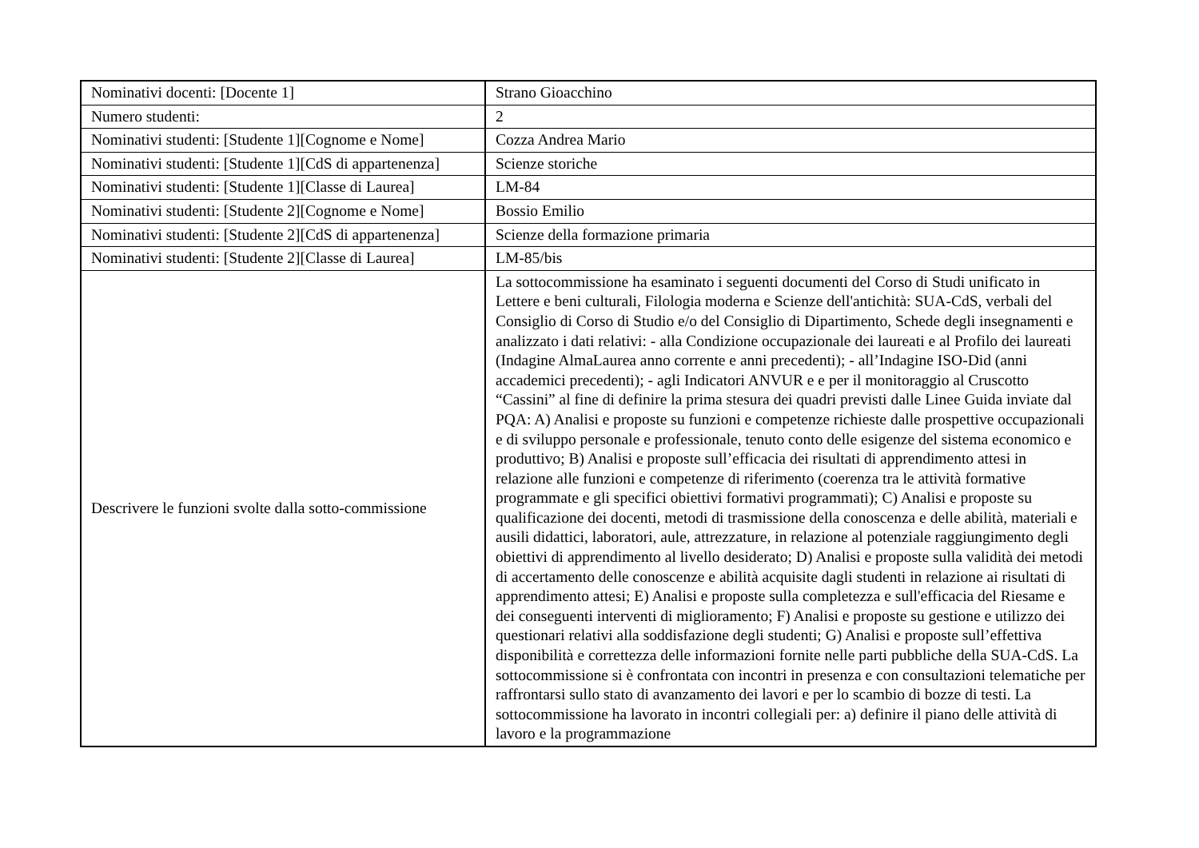| Nominativi docenti: [Docente 1] | Strano Gioacchino |
| Numero studenti: | 2 |
| Nominativi studenti: [Studente 1][Cognome e Nome] | Cozza Andrea Mario |
| Nominativi studenti: [Studente 1][CdS di appartenenza] | Scienze storiche |
| Nominativi studenti: [Studente 1][Classe di Laurea] | LM-84 |
| Nominativi studenti: [Studente 2][Cognome e Nome] | Bossio Emilio |
| Nominativi studenti: [Studente 2][CdS di appartenenza] | Scienze della formazione primaria |
| Nominativi studenti: [Studente 2][Classe di Laurea] | LM-85/bis |
| Descrivere le funzioni svolte dalla sotto-commissione | La sottocommissione ha esaminato i seguenti documenti del Corso di Studi unificato in Lettere e beni culturali, Filologia moderna e Scienze dell'antichità: SUA-CdS, verbali del Consiglio di Corso di Studio e/o del Consiglio di Dipartimento, Schede degli insegnamenti e analizzato i dati relativi: - alla Condizione occupazionale dei laureati e al Profilo dei laureati (Indagine AlmaLaurea anno corrente e anni precedenti); - all’Indagine ISO-Did (anni accademici precedenti); - agli Indicatori ANVUR e e per il monitoraggio al Cruscotto “Cassini” al fine di definire la prima stesura dei quadri previsti dalle Linee Guida inviate dal PQA: A) Analisi e proposte su funzioni e competenze richieste dalle prospettive occupazionali e di sviluppo personale e professionale, tenuto conto delle esigenze del sistema economico e produttivo; B) Analisi e proposte sull’efficacia dei risultati di apprendimento attesi in relazione alle funzioni e competenze di riferimento (coerenza tra le attività formative programmate e gli specifici obiettivi formativi programmati); C) Analisi e proposte su qualificazione dei docenti, metodi di trasmissione della conoscenza e delle abilità, materiali e ausili didattici, laboratori, aule, attrezzature, in relazione al potenziale raggiungimento degli obiettivi di apprendimento al livello desiderato; D) Analisi e proposte sulla validità dei metodi di accertamento delle conoscenze e abilità acquisite dagli studenti in relazione ai risultati di apprendimento attesi; E) Analisi e proposte sulla completezza e sull'efficacia del Riesame e dei conseguenti interventi di miglioramento; F) Analisi e proposte su gestione e utilizzo dei questionari relativi alla soddisfazione degli studenti; G) Analisi e proposte sull’effettiva disponibilità e correttezza delle informazioni fornite nelle parti pubbliche della SUA-CdS. La sottocommissione si è confrontata con incontri in presenza e con consultazioni telematiche per raffrontarsi sullo stato di avanzamento dei lavori e per lo scambio di bozze di testi. La sottocommissione ha lavorato in incontri collegiali per: a) definire il piano delle attività di lavoro e la programmazione |